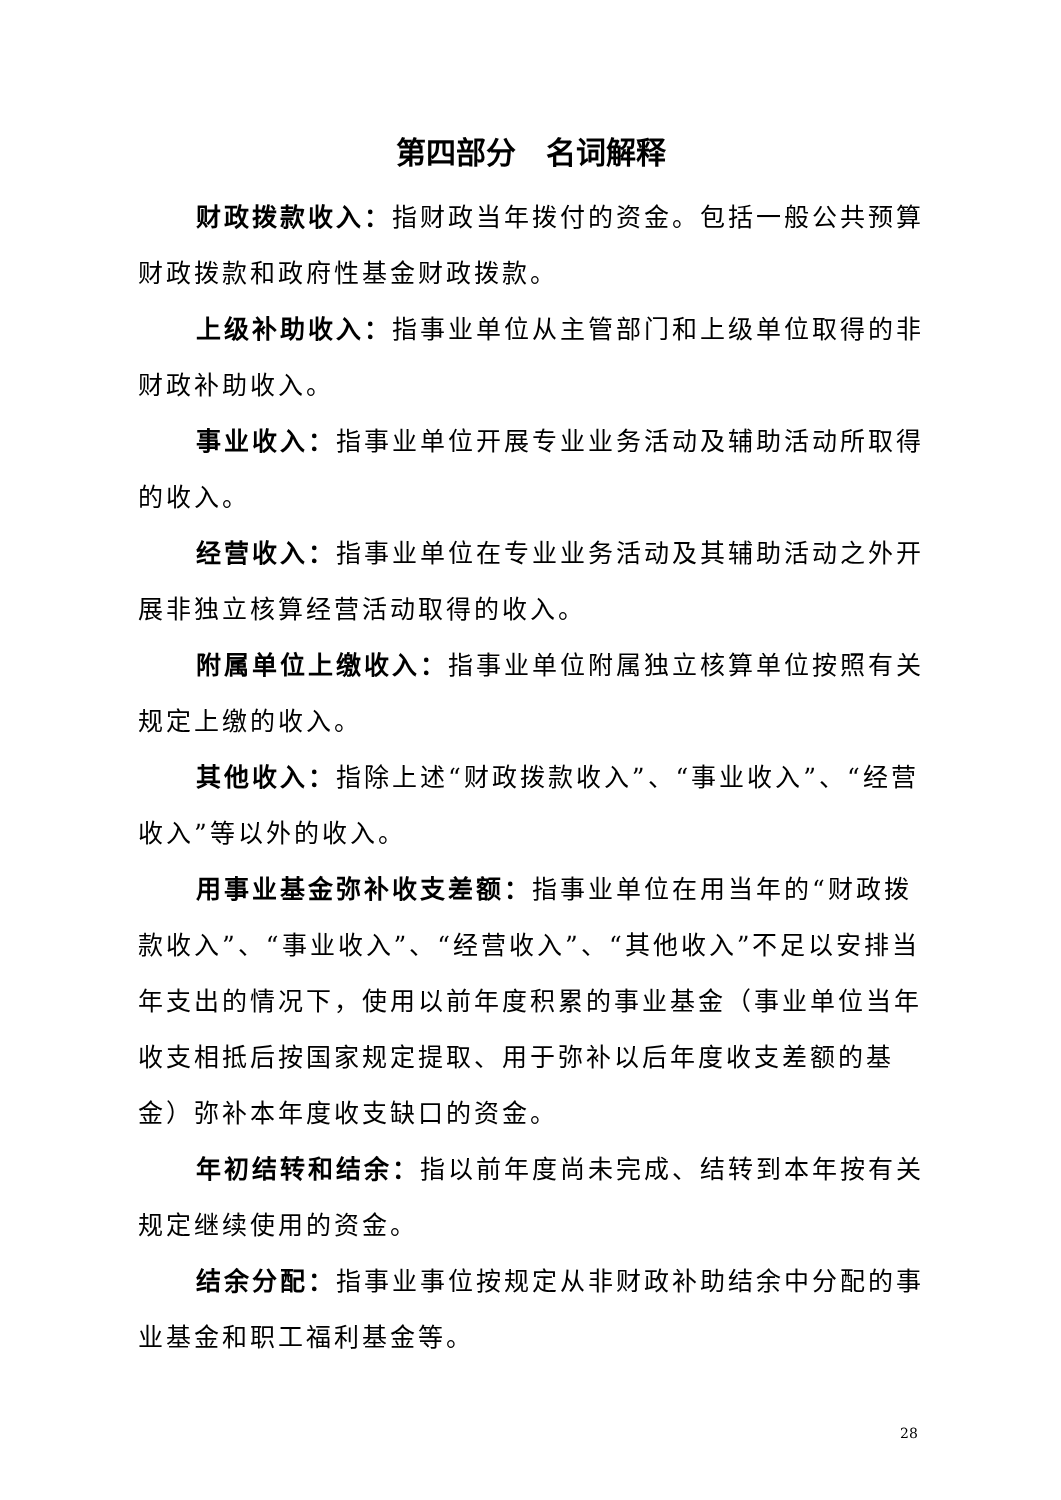第四部分　名词解释
财政拨款收入：指财政当年拨付的资金。包括一般公共预算财政拨款和政府性基金财政拨款。
上级补助收入：指事业单位从主管部门和上级单位取得的非财政补助收入。
事业收入：指事业单位开展专业业务活动及辅助活动所取得的收入。
经营收入：指事业单位在专业业务活动及其辅助活动之外开展非独立核算经营活动取得的收入。
附属单位上缴收入：指事业单位附属独立核算单位按照有关规定上缴的收入。
其他收入：指除上述“财政拨款收入”、“事业收入”、“经营收入”等以外的收入。
用事业基金弥补收支差额：指事业单位在用当年的“财政拨款收入”、“事业收入”、“经营收入”、“其他收入”不足以安排当年支出的情况下，使用以前年度积累的事业基金（事业单位当年收支相抵后按国家规定提取、用于弥补以后年度收支差额的基金）弥补本年度收支缺口的资金。
年初结转和结余：指以前年度尚未完成、结转到本年按有关规定继续使用的资金。
结余分配：指事业事位按规定从非财政补助结余中分配的事业基金和职工福利基金等。
28